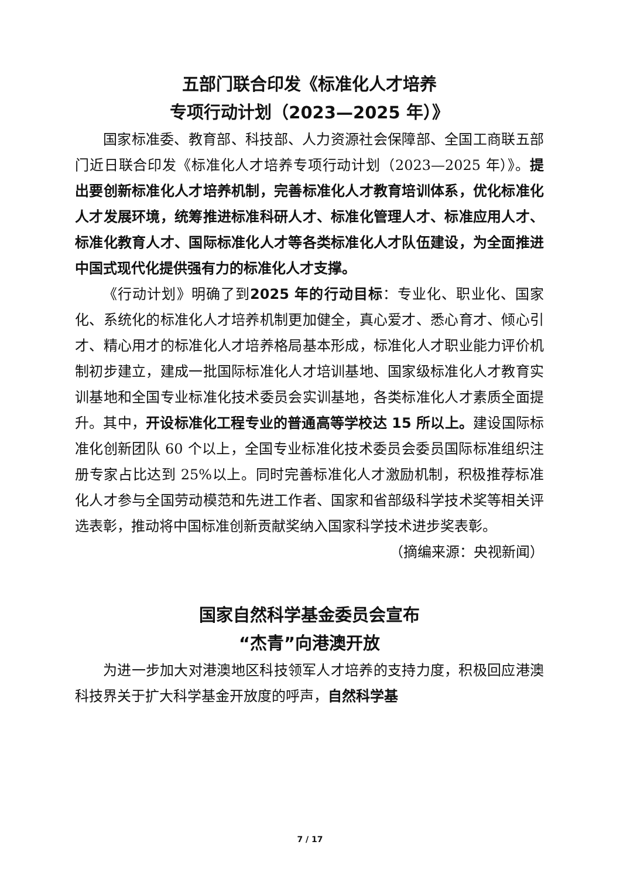五部门联合印发《标准化人才培养
专项行动计划（2023—2025 年）》
国家标准委、教育部、科技部、人力资源社会保障部、全国工商联五部门近日联合印发《标准化人才培养专项行动计划（2023—2025 年）》。提出要创新标准化人才培养机制，完善标准化人才教育培训体系，优化标准化人才发展环境，统筹推进标准科研人才、标准化管理人才、标准应用人才、标准化教育人才、国际标准化人才等各类标准化人才队伍建设，为全面推进中国式现代化提供强有力的标准化人才支撑。
《行动计划》明确了到2025 年的行动目标：专业化、职业化、国家化、系统化的标准化人才培养机制更加健全，真心爱才、悉心育才、倾心引才、精心用才的标准化人才培养格局基本形成，标准化人才职业能力评价机制初步建立，建成一批国际标准化人才培训基地、国家级标准化人才教育实训基地和全国专业标准化技术委员会实训基地，各类标准化人才素质全面提升。其中，开设标准化工程专业的普通高等学校达 15 所以上。建设国际标准化创新团队 60 个以上，全国专业标准化技术委员会委员国际标准组织注册专家占比达到 25%以上。同时完善标准化人才激励机制，积极推荐标准化人才参与全国劳动模范和先进工作者、国家和省部级科学技术奖等相关评选表彰，推动将中国标准创新贡献奖纳入国家科学技术进步奖表彰。
（摘编来源：央视新闻）
国家自然科学基金委员会宣布
“杰青”向港澳开放
为进一步加大对港澳地区科技领军人才培养的支持力度，积极回应港澳科技界关于扩大科学基金开放度的呼声，自然科学基
7 / 17